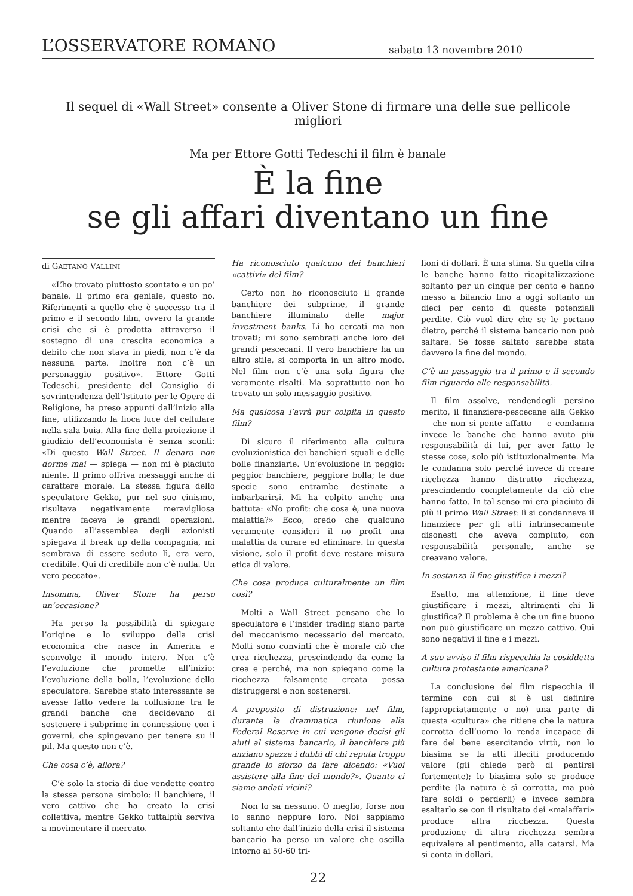L’OSSERVATORE ROMANO sabato 13 novembre 2010
Il sequel di «Wall Street» consente a Oliver Stone di firmare una delle sue pellicole migliori
Ma per Ettore Gotti Tedeschi il film è banale
È la fine
se gli affari diventano un fine
di GAETANO VALLINI
«L’ho trovato piuttosto scontato e un po’ banale. Il primo era geniale, questo no. Riferimenti a quello che è successo tra il primo e il secondo film, ovvero la grande crisi che si è prodotta attraverso il sostegno di una crescita economica a debito che non stava in piedi, non c’è da nessuna parte. Inoltre non c’è un personaggio positivo». Ettore Gotti Tedeschi, presidente del Consiglio di sovrintendenza dell’Istituto per le Opere di Religione, ha preso appunti dall’inizio alla fine, utilizzando la fioca luce del cellulare nella sala buia. Alla fine della proiezione il giudizio dell’economista è senza sconti: «Di questo Wall Street. Il denaro non dorme mai — spiega — non mi è piaciuto niente. Il primo offriva messaggi anche di carattere morale. La stessa figura dello speculatore Gekko, pur nel suo cinismo, risultava negativamente meravigliosa mentre faceva le grandi operazioni. Quando all’assemblea degli azionisti spiegava il break up della compagnia, mi sembrava di essere seduto lì, era vero, credibile. Qui di credibile non c’è nulla. Un vero peccato».
Insomma, Oliver Stone ha perso un’occasione?
Ha perso la possibilità di spiegare l’origine e lo sviluppo della crisi economica che nasce in America e sconvolge il mondo intero. Non c’è l’evoluzione che promette all’inizio: l’evoluzione della bolla, l’evoluzione dello speculatore. Sarebbe stato interessante se avesse fatto vedere la collusione tra le grandi banche che decidevano di sostenere i subprime in connessione con i governi, che spingevano per tenere su il pil. Ma questo non c’è.
Che cosa c’è, allora?
C’è solo la storia di due vendette contro la stessa persona simbolo: il banchiere, il vero cattivo che ha creato la crisi collettiva, mentre Gekko tuttalpiù serviva a movimentare il mercato.
Ha riconosciuto qualcuno dei banchieri «cattivi» del film?
Certo non ho riconosciuto il grande banchiere dei subprime, il grande banchiere illuminato delle major investment banks. Li ho cercati ma non trovati; mi sono sembrati anche loro dei grandi pescecani. Il vero banchiere ha un altro stile, si comporta in un altro modo. Nel film non c’è una sola figura che veramente risalti. Ma soprattutto non ho trovato un solo messaggio positivo.
Ma qualcosa l’avrà pur colpita in questo film?
Di sicuro il riferimento alla cultura evoluzionistica dei banchieri squali e delle bolle finanziarie. Un’evoluzione in peggio: peggior banchiere, peggiore bolla; le due specie sono entrambe destinate a imbarbarirsi. Mi ha colpito anche una battuta: «No profit: che cosa è, una nuova malattia?» Ecco, credo che qualcuno veramente consideri il no profit una malattia da curare ed eliminare. In questa visione, solo il profit deve restare misura etica di valore.
Che cosa produce culturalmente un film così?
Molti a Wall Street pensano che lo speculatore e l’insider trading siano parte del meccanismo necessario del mercato. Molti sono convinti che è morale ciò che crea ricchezza, prescindendo da come la crea e perché, ma non spiegano come la ricchezza falsamente creata possa distruggersi e non sostenersi.
A proposito di distruzione: nel film, durante la drammatica riunione alla Federal Reserve in cui vengono decisi gli aiuti al sistema bancario, il banchiere più anziano spazza i dubbi di chi reputa troppo grande lo sforzo da fare dicendo: «Vuoi assistere alla fine del mondo?». Quanto ci siamo andati vicini?
Non lo sa nessuno. O meglio, forse non lo sanno neppure loro. Noi sappiamo soltanto che dall’inizio della crisi il sistema bancario ha perso un valore che oscilla intorno ai 50-60 tri-
lioni di dollari. È una stima. Su quella cifra le banche hanno fatto ricapitalizzazione soltanto per un cinque per cento e hanno messo a bilancio fino a oggi soltanto un dieci per cento di queste potenziali perdite. Ciò vuol dire che se le portano dietro, perché il sistema bancario non può saltare. Se fosse saltato sarebbe stata davvero la fine del mondo.
C’è un passaggio tra il primo e il secondo film riguardo alle responsabilità.
Il film assolve, rendendogli persino merito, il finanziere-pescecane alla Gekko — che non si pente affatto — e condanna invece le banche che hanno avuto più responsabilità di lui, per aver fatto le stesse cose, solo più istituzionalmente. Ma le condanna solo perché invece di creare ricchezza hanno distrutto ricchezza, prescindendo completamente da ciò che hanno fatto. In tal senso mi era piaciuto di più il primo Wall Street: lì si condannava il finanziere per gli atti intrinsecamente disonesti che aveva compiuto, con responsabilità personale, anche se creavano valore.
In sostanza il fine giustifica i mezzi?
Esatto, ma attenzione, il fine deve giustificare i mezzi, altrimenti chi li giustifica? Il problema è che un fine buono non può giustificare un mezzo cattivo. Qui sono negativi il fine e i mezzi.
A suo avviso il film rispecchia la cosiddetta cultura protestante americana?
La conclusione del film rispecchia il termine con cui si è usi definire (appropriatamente o no) una parte di questa «cultura» che ritiene che la natura corrotta dell’uomo lo renda incapace di fare del bene esercitando virtù, non lo biasima se fa atti illeciti producendo valore (gli chiede però di pentirsi fortemente); lo biasima solo se produce perdite (la natura è sì corrotta, ma può fare soldi o perderli) e invece sembra esaltarlo se con il risultato dei «malaffari» produce altra ricchezza. Questa produzione di altra ricchezza sembra equivalere al pentimento, alla catarsi. Ma si conta in dollari.
22